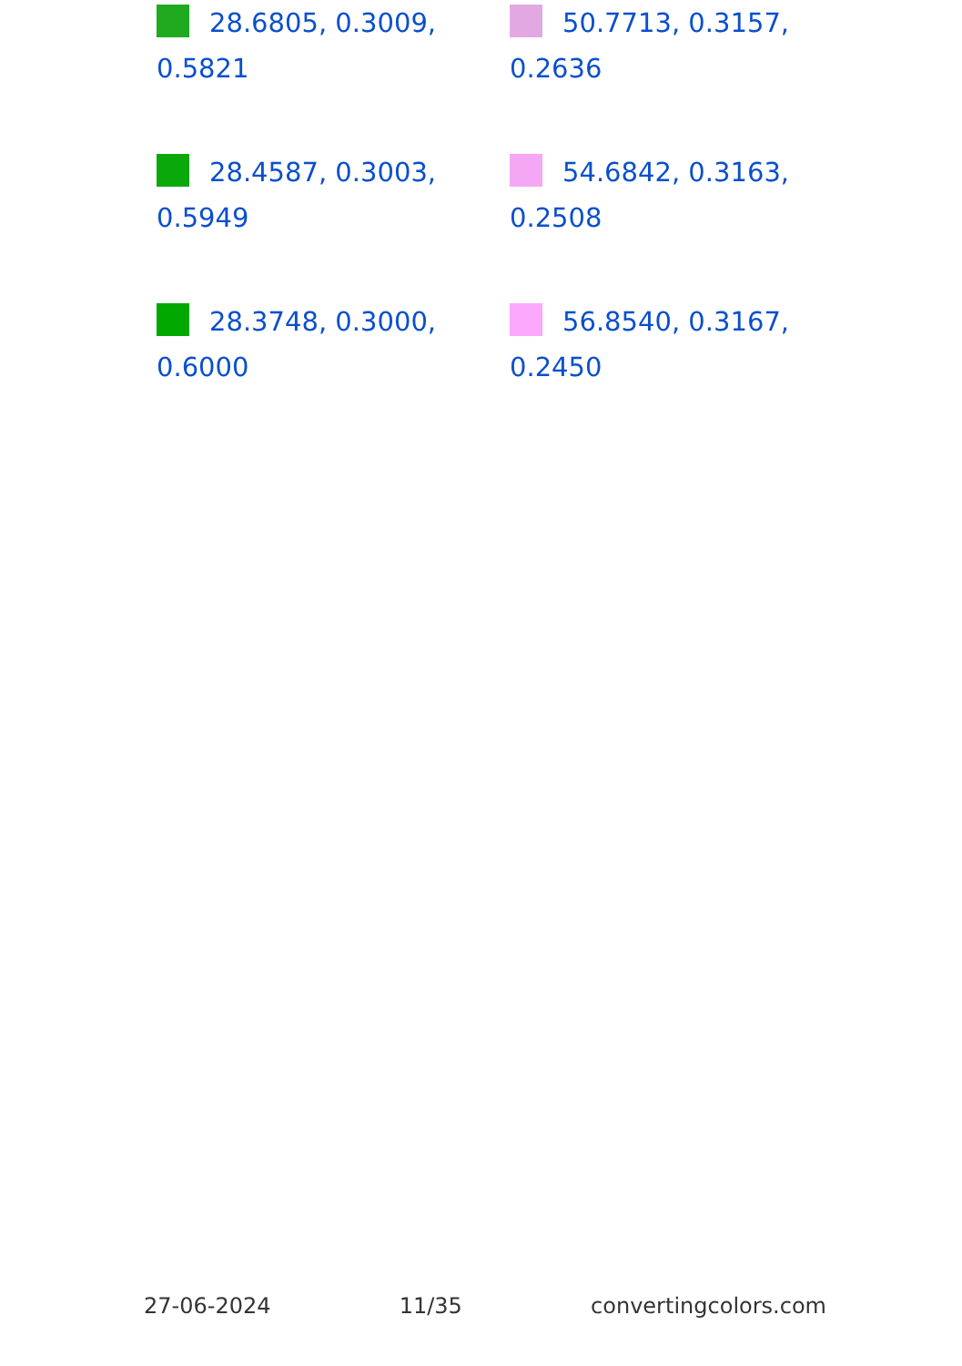28.6805, 0.3009, 0.5821
50.7713, 0.3157, 0.2636
28.4587, 0.3003, 0.5949
54.6842, 0.3163, 0.2508
28.3748, 0.3000, 0.6000
56.8540, 0.3167, 0.2450
27-06-2024 11/35 convertingcolors.com